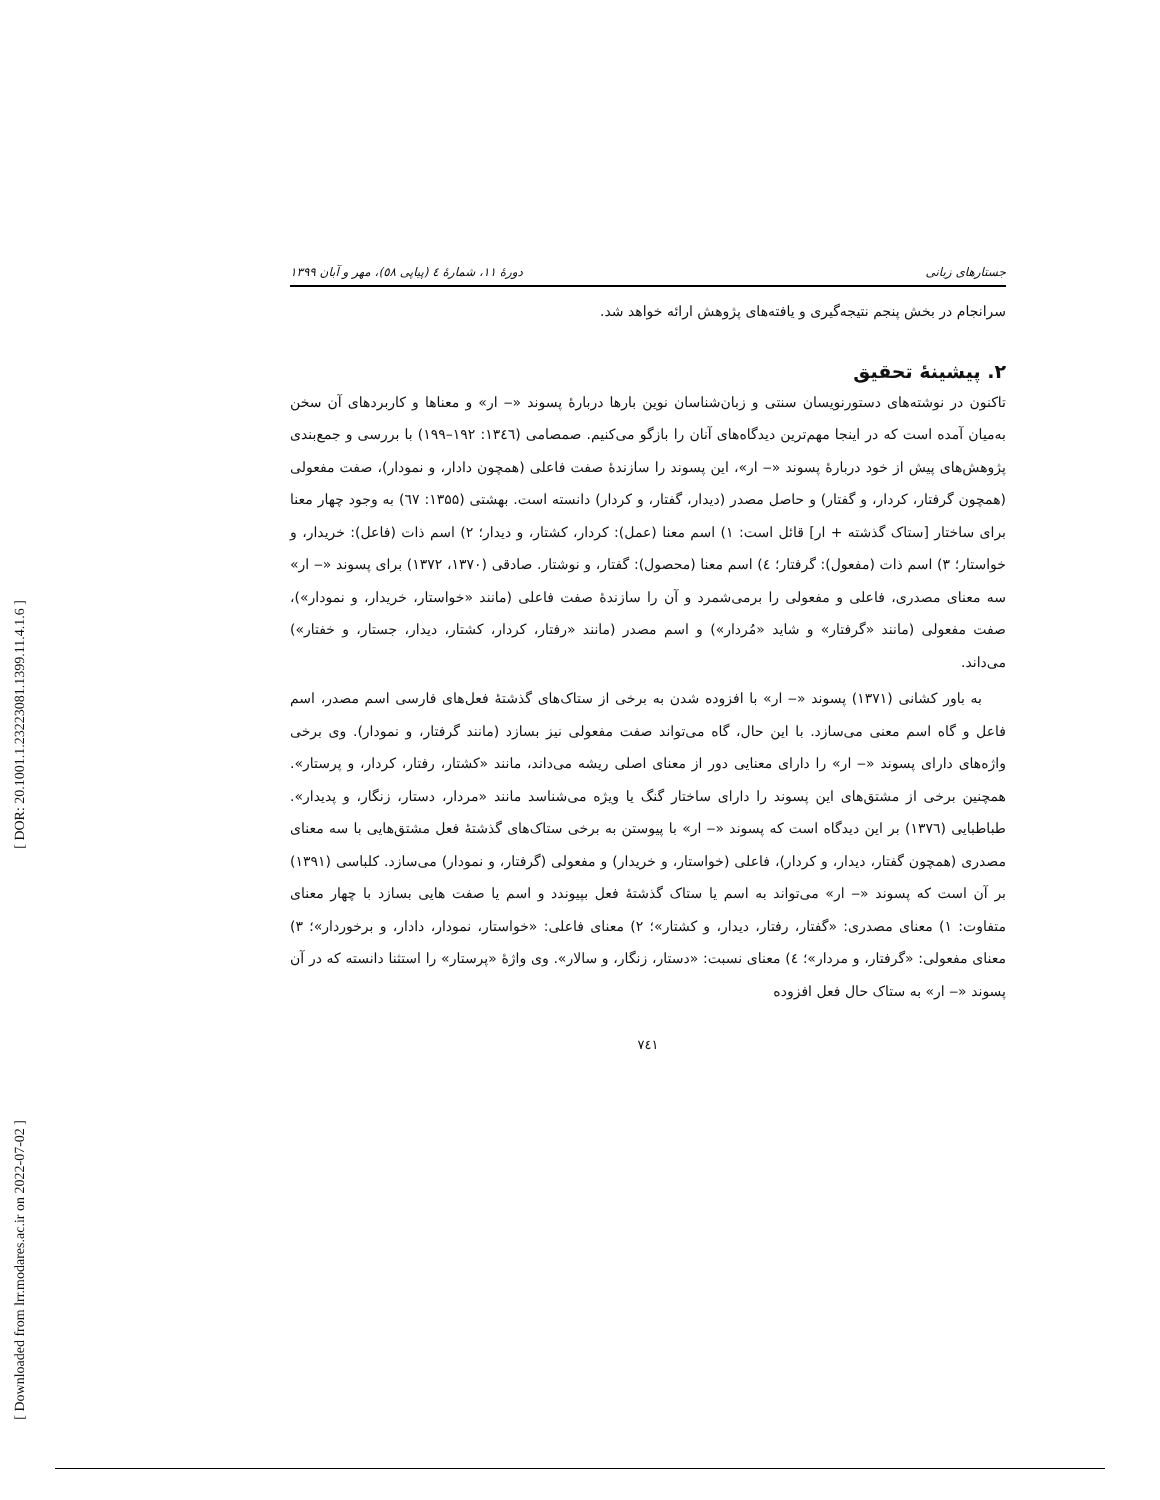[ DOR: 20.1001.1.23223081.1399.11.4.1.6 ]
[ Downloaded from lrr.modares.ac.ir on 2022-07-02 ]
جستارهای زبانی دورهٔ ۱۱، شمارهٔ ٤ (پیاپی ٥٨)، مهر و آبان ۱۳۹۹
سرانجام در بخش پنجم نتیجه‌گیری و یافته‌های پژوهش ارائه خواهد شد.
۲. پیشینهٔ تحقیق
تاکنون در نوشته‌های دستورنویسان سنتی و زبان‌شناسان نوین بارها دربارهٔ پسوند «‒ ار» و معناها و کاربردهای آن سخن به‌میان آمده است که در اینجا مهم‌ترین دیدگاه‌های آنان را بازگو می‌کنیم. صمصامی (۱۳٤٦: ۱۹۲–۱۹۹) با بررسی و جمع‌بندی پژوهش‌های پیش از خود دربارهٔ پسوند «‒ ار»، این پسوند را سازندهٔ صفت فاعلی (همچون دادار، و نمودار)، صفت مفعولی (همچون گرفتار، کردار، و گفتار) و حاصل مصدر (دیدار، گفتار، و کردار) دانسته است. بهشتی (۱۳۵۵: ٦٧) به وجود چهار معنا برای ساختار [ستاک گذشته + ار] قائل است: ۱) اسم معنا (عمل): کردار، کشتار، و دیدار؛ ۲) اسم ذات (فاعل): خریدار، و خواستار؛ ۳) اسم ذات (مفعول): گرفتار؛ ٤) اسم معنا (محصول): گفتار، و نوشتار. صادقی (۱۳۷۰، ۱۳۷۲) برای پسوند «‒ ار» سه معنای مصدری، فاعلی و مفعولی را برمی‌شمرد و آن را سازندهٔ صفت فاعلی (مانند «خواستار، خریدار، و نمودار»)، صفت مفعولی (مانند «گرفتار» و شاید «مُردار») و اسم مصدر (مانند «رفتار، کردار، کشتار، دیدار، جستار، و خفتار») می‌داند.
به باور کشانی (۱۳۷۱) پسوند «‒ ار» با افزوده شدن به برخی از ستاک‌های گذشتهٔ فعل‌های فارسی اسم مصدر، اسم فاعل و گاه اسم معنی می‌سازد. با این حال، گاه می‌تواند صفت مفعولی نیز بسازد (مانند گرفتار، و نمودار). وی برخی واژه‌های دارای پسوند «‒ ار» را دارای معنایی دور از معنای اصلی ریشه می‌داند، مانند «کشتار، رفتار، کردار، و پرستار». همچنین برخی از مشتق‌های این پسوند را دارای ساختار گنگ یا ویژه می‌شناسد مانند «مردار، دستار، زنگار، و پدیدار». طباطبایی (۱۳۷٦) بر این دیدگاه است که پسوند «‒ ار» با پیوستن به برخی ستاک‌های گذشتهٔ فعل مشتق‌هایی با سه معنای مصدری (همچون گفتار، دیدار، و کردار)، فاعلی (خواستار، و خریدار) و مفعولی (گرفتار، و نمودار) می‌سازد. کلباسی (۱۳۹۱) بر آن است که پسوند «‒ ار» می‌تواند به اسم یا ستاک گذشتهٔ فعل بپیوندد و اسم یا صفت هایی بسازد با چهار معنای متفاوت: ۱) معنای مصدری: «گفتار، رفتار، دیدار، و کشتار»؛ ۲) معنای فاعلی: «خواستار، نمودار، دادار، و برخوردار»؛ ۳) معنای مفعولی: «گرفتار، و مردار»؛ ٤) معنای نسبت: «دستار، زنگار، و سالار». وی واژهٔ «پرستار» را استثنا دانسته که در آن پسوند «‒ ار» به ستاک حال فعل افزوده
۷٤۱